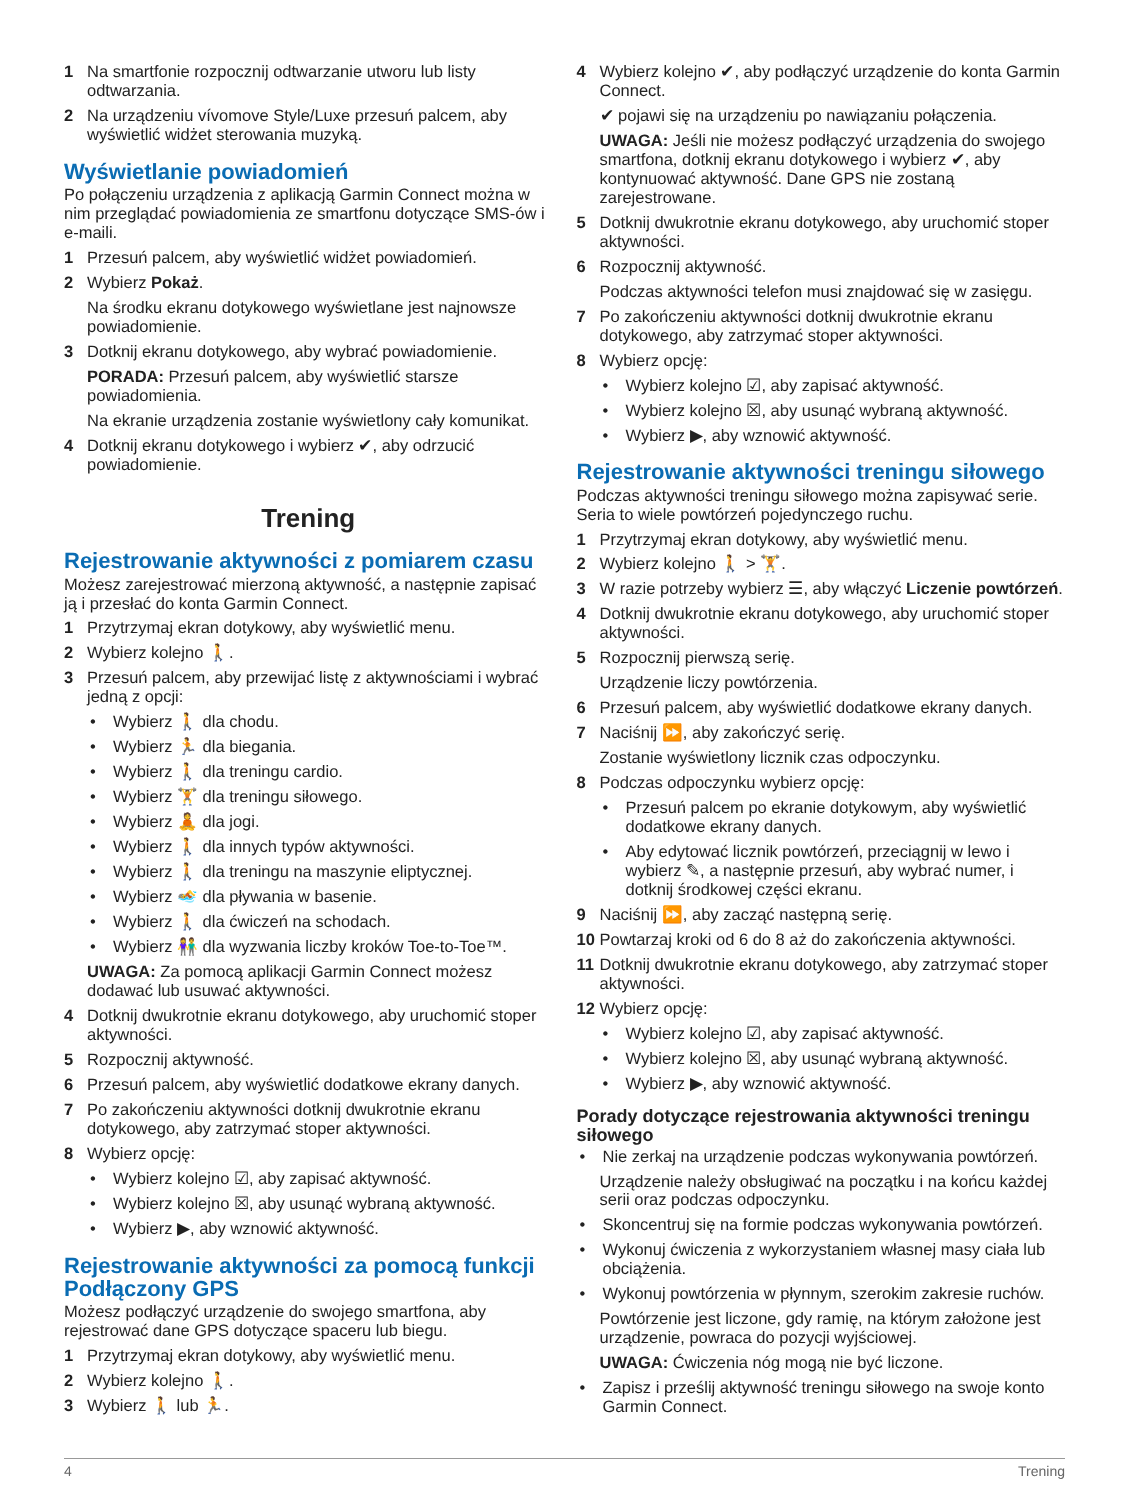1 Na smartfonie rozpocznij odtwarzanie utworu lub listy odtwarzania.
2 Na urządzeniu vívomove Style/Luxe przesuń palcem, aby wyświetlić widżet sterowania muzyką.
Wyświetlanie powiadomień
Po połączeniu urządzenia z aplikacją Garmin Connect można w nim przeglądać powiadomienia ze smartfonu dotyczące SMS-ów i e-maili.
1 Przesuń palcem, aby wyświetlić widżet powiadomień.
2 Wybierz Pokaż.
Na środku ekranu dotykowego wyświetlane jest najnowsze powiadomienie.
3 Dotknij ekranu dotykowego, aby wybrać powiadomienie.
PORADA: Przesuń palcem, aby wyświetlić starsze powiadomienia.
Na ekranie urządzenia zostanie wyświetlony cały komunikat.
4 Dotknij ekranu dotykowego i wybierz ✔, aby odrzucić powiadomienie.
Trening
Rejestrowanie aktywności z pomiarem czasu
Możesz zarejestrować mierzoną aktywność, a następnie zapisać ją i przesłać do konta Garmin Connect.
1 Przytrzymaj ekran dotykowy, aby wyświetlić menu.
2 Wybierz kolejno 🚶.
3 Przesuń palcem, aby przewijać listę z aktywnościami i wybrać jedną z opcji:
• Wybierz 🚶 dla chodu.
• Wybierz 🏃 dla biegania.
• Wybierz 🚶 dla treningu cardio.
• Wybierz 🏋 dla treningu siłowego.
• Wybierz 🧘 dla jogi.
• Wybierz 🚶 dla innych typów aktywności.
• Wybierz 🚶 dla treningu na maszynie eliptycznej.
• Wybierz 🏊 dla pływania w basenie.
• Wybierz 🚶 dla ćwiczeń na schodach.
• Wybierz 👫 dla wyzwania liczby kroków Toe-to-Toe™.
UWAGA: Za pomocą aplikacji Garmin Connect możesz dodawać lub usuwać aktywności.
4 Dotknij dwukrotnie ekranu dotykowego, aby uruchomić stoper aktywności.
5 Rozpocznij aktywność.
6 Przesuń palcem, aby wyświetlić dodatkowe ekrany danych.
7 Po zakończeniu aktywności dotknij dwukrotnie ekranu dotykowego, aby zatrzymać stoper aktywności.
8 Wybierz opcję:
• Wybierz kolejno ☑, aby zapisać aktywność.
• Wybierz kolejno ☒, aby usunąć wybraną aktywność.
• Wybierz ▶, aby wznowić aktywność.
Rejestrowanie aktywności za pomocą funkcji Podłączony GPS
Możesz podłączyć urządzenie do swojego smartfona, aby rejestrować dane GPS dotyczące spaceru lub biegu.
1 Przytrzymaj ekran dotykowy, aby wyświetlić menu.
2 Wybierz kolejno 🚶.
3 Wybierz 🚶 lub 🏃.
4 Wybierz kolejno ✔, aby podłączyć urządzenie do konta Garmin Connect.
✔ pojawi się na urządzeniu po nawiązaniu połączenia.
UWAGA: Jeśli nie możesz podłączyć urządzenia do swojego smartfona, dotknij ekranu dotykowego i wybierz ✔, aby kontynuować aktywność. Dane GPS nie zostaną zarejestrowane.
5 Dotknij dwukrotnie ekranu dotykowego, aby uruchomić stoper aktywności.
6 Rozpocznij aktywność.
Podczas aktywności telefon musi znajdować się w zasięgu.
7 Po zakończeniu aktywności dotknij dwukrotnie ekranu dotykowego, aby zatrzymać stoper aktywności.
8 Wybierz opcję:
• Wybierz kolejno ☑, aby zapisać aktywność.
• Wybierz kolejno ☒, aby usunąć wybraną aktywność.
• Wybierz ▶, aby wznowić aktywność.
Rejestrowanie aktywności treningu siłowego
Podczas aktywności treningu siłowego można zapisywać serie. Seria to wiele powtórzeń pojedynczego ruchu.
1 Przytrzymaj ekran dotykowy, aby wyświetlić menu.
2 Wybierz kolejno 🚶 > 🏋.
3 W razie potrzeby wybierz ☰, aby włączyć Liczenie powtórzeń.
4 Dotknij dwukrotnie ekranu dotykowego, aby uruchomić stoper aktywności.
5 Rozpocznij pierwszą serię.
Urządzenie liczy powtórzenia.
6 Przesuń palcem, aby wyświetlić dodatkowe ekrany danych.
7 Naciśnij ⏩, aby zakończyć serię.
Zostanie wyświetlony licznik czas odpoczynku.
8 Podczas odpoczynku wybierz opcję:
• Przesuń palcem po ekranie dotykowym, aby wyświetlić dodatkowe ekrany danych.
• Aby edytować licznik powtórzeń, przeciągnij w lewo i wybierz ✎, a następnie przesuń, aby wybrać numer, i dotknij środkowej części ekranu.
9 Naciśnij ⏩, aby zacząć następną serię.
10 Powtarzaj kroki od 6 do 8 aż do zakończenia aktywności.
11 Dotknij dwukrotnie ekranu dotykowego, aby zatrzymać stoper aktywności.
12 Wybierz opcję:
• Wybierz kolejno ☑, aby zapisać aktywność.
• Wybierz kolejno ☒, aby usunąć wybraną aktywność.
• Wybierz ▶, aby wznowić aktywność.
Porady dotyczące rejestrowania aktywności treningu siłowego
• Nie zerkaj na urządzenie podczas wykonywania powtórzeń.
Urządzenie należy obsługiwać na początku i na końcu każdej serii oraz podczas odpoczynku.
• Skoncentruj się na formie podczas wykonywania powtórzeń.
• Wykonuj ćwiczenia z wykorzystaniem własnej masy ciała lub obciążenia.
• Wykonuj powtórzenia w płynnym, szerokim zakresie ruchów.
Powtórzenie jest liczone, gdy ramię, na którym założone jest urządzenie, powraca do pozycji wyjściowej.
UWAGA: Ćwiczenia nóg mogą nie być liczone.
• Zapisz i prześlij aktywność treningu siłowego na swoje konto Garmin Connect.
4 Trening